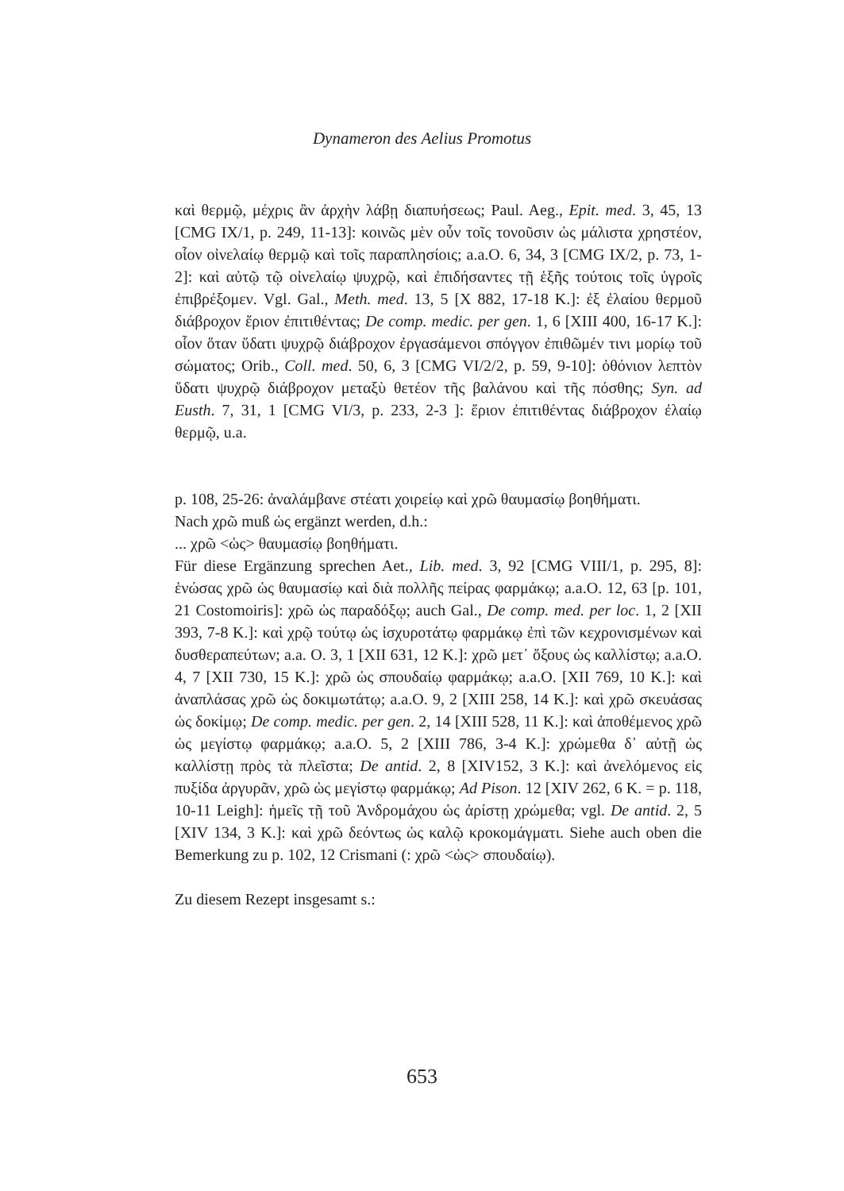Dynameron des Aelius Promotus
καὶ θερμῷ, μέχρις ἂν ἀρχὴν λάβῃ διαπυήσεως; Paul. Aeg., Epit. med. 3, 45, 13 [CMG IX/1, p. 249, 11-13]: κοινῶς μὲν οὖν τοῖς τονοῦσιν ὡς μάλιστα χρηστέον, οἷον οἰνελαίῳ θερμῷ καὶ τοῖς παραπλησίοις; a.a.O. 6, 34, 3 [CMG IX/2, p. 73, 1-2]: καὶ αὐτῷ τῷ οἰνελαίῳ ψυχρῷ, καὶ ἐπιδήσαντες τῇ ἑξῆς τούτοις τοῖς ὑγροῖς ἐπιβρέξομεν. Vgl. Gal., Meth. med. 13, 5 [X 882, 17-18 K.]: ἐξ ἐλαίου θερμοῦ διάβροχον ἔριον ἐπιτιθέντας; De comp. medic. per gen. 1, 6 [XIII 400, 16-17 K.]: οἷον ὅταν ὕδατι ψυχρῷ διάβροχον ἐργασάμενοι σπόγγον ἐπιθῶμέν τινι μορίῳ τοῦ σώματος; Orib., Coll. med. 50, 6, 3 [CMG VI/2/2, p. 59, 9-10]: ὀθόνιον λεπτὸν ὕδατι ψυχρῷ διάβροχον μεταξὺ θετέον τῆς βαλάνου καὶ τῆς πόσθης; Syn. ad Eusth. 7, 31, 1 [CMG VI/3, p. 233, 2-3 ]: ἔριον ἐπιτιθέντας διάβροχον ἐλαίῳ θερμῷ, u.a.
p. 108, 25-26: ἀναλάμβανε στέατι χοιρείῳ καὶ χρῶ θαυμασίῳ βοηθήματι.
Nach χρῶ muß ὡς ergänzt werden, d.h.:
... χρῶ <ὡς> θαυμασίῳ βοηθήματι.
Für diese Ergänzung sprechen Aet., Lib. med. 3, 92 [CMG VIII/1, p. 295, 8]: ἑνώσας χρῶ ὡς θαυμασίῳ καὶ διὰ πολλῆς πείρας φαρμάκῳ; a.a.O. 12, 63 [p. 101, 21 Costomoiris]: χρῶ ὡς παραδόξῳ; auch Gal., De comp. med. per loc. 1, 2 [XII 393, 7-8 K.]: καὶ χρῷ τούτῳ ὡς ἰσχυροτάτῳ φαρμάκῳ ἐπὶ τῶν κεχρονισμένων καὶ δυσθεραπεύτων; a.a. O. 3, 1 [XII 631, 12 K.]: χρῶ μετ᾿ ὄξους ὡς καλλίστῳ; a.a.O. 4, 7 [XII 730, 15 K.]: χρῶ ὡς σπουδαίῳ φαρμάκῳ; a.a.O. [XII 769, 10 K.]: καὶ ἀναπλάσας χρῶ ὡς δοκιμωτάτῳ; a.a.O. 9, 2 [XIII 258, 14 K.]: καὶ χρῶ σκευάσας ὡς δοκίμῳ; De comp. medic. per gen. 2, 14 [XIII 528, 11 K.]: καὶ ἀποθέμενος χρῶ ὡς μεγίστῳ φαρμάκῳ; a.a.O. 5, 2 [XIII 786, 3-4 K.]: χρώμεθα δ᾿ αὐτῇ ὡς καλλίστῃ πρὸς τὰ πλεῖστα; De antid. 2, 8 [XIV152, 3 K.]: καὶ ἀνελόμενος εἰς πυξίδα ἀργυρᾶν, χρῶ ὡς μεγίστῳ φαρμάκῳ; Ad Pison. 12 [XIV 262, 6 K. = p. 118, 10-11 Leigh]: ἡμεῖς τῇ τοῦ Ἀνδρομάχου ὡς ἀρίστῃ χρώμεθα; vgl. De antid. 2, 5 [XIV 134, 3 K.]: καὶ χρῶ δεόντως ὡς καλῷ κροκομάγματι. Siehe auch oben die Bemerkung zu p. 102, 12 Crismani (: χρῶ <ὡς> σπουδαίῳ).
Zu diesem Rezept insgesamt s.:
653